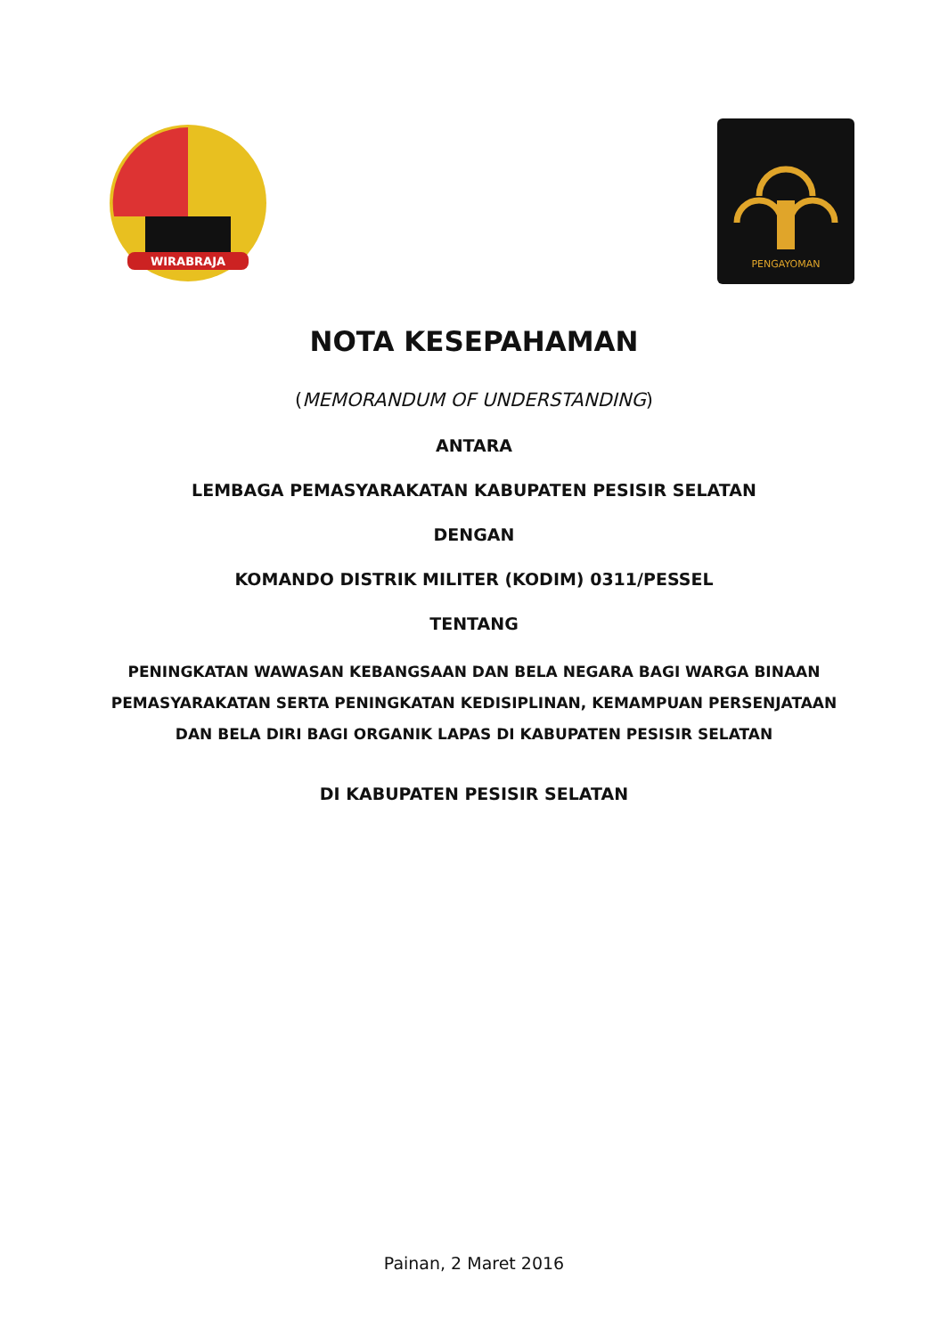WIRABRAJA
PENGAYOMAN
NOTA KESEPAHAMAN
(MEMORANDUM OF UNDERSTANDING)
ANTARA
LEMBAGA PEMASYARAKATAN KABUPATEN PESISIR SELATAN
DENGAN
KOMANDO DISTRIK MILITER (KODIM) 0311/PESSEL
TENTANG
PENINGKATAN WAWASAN KEBANGSAAN DAN BELA NEGARA BAGI WARGA BINAAN
PEMASYARAKATAN SERTA PENINGKATAN KEDISIPLINAN, KEMAMPUAN PERSENJATAAN
DAN BELA DIRI BAGI ORGANIK LAPAS DI KABUPATEN PESISIR SELATAN
DI KABUPATEN PESISIR SELATAN
Painan, 2 Maret 2016